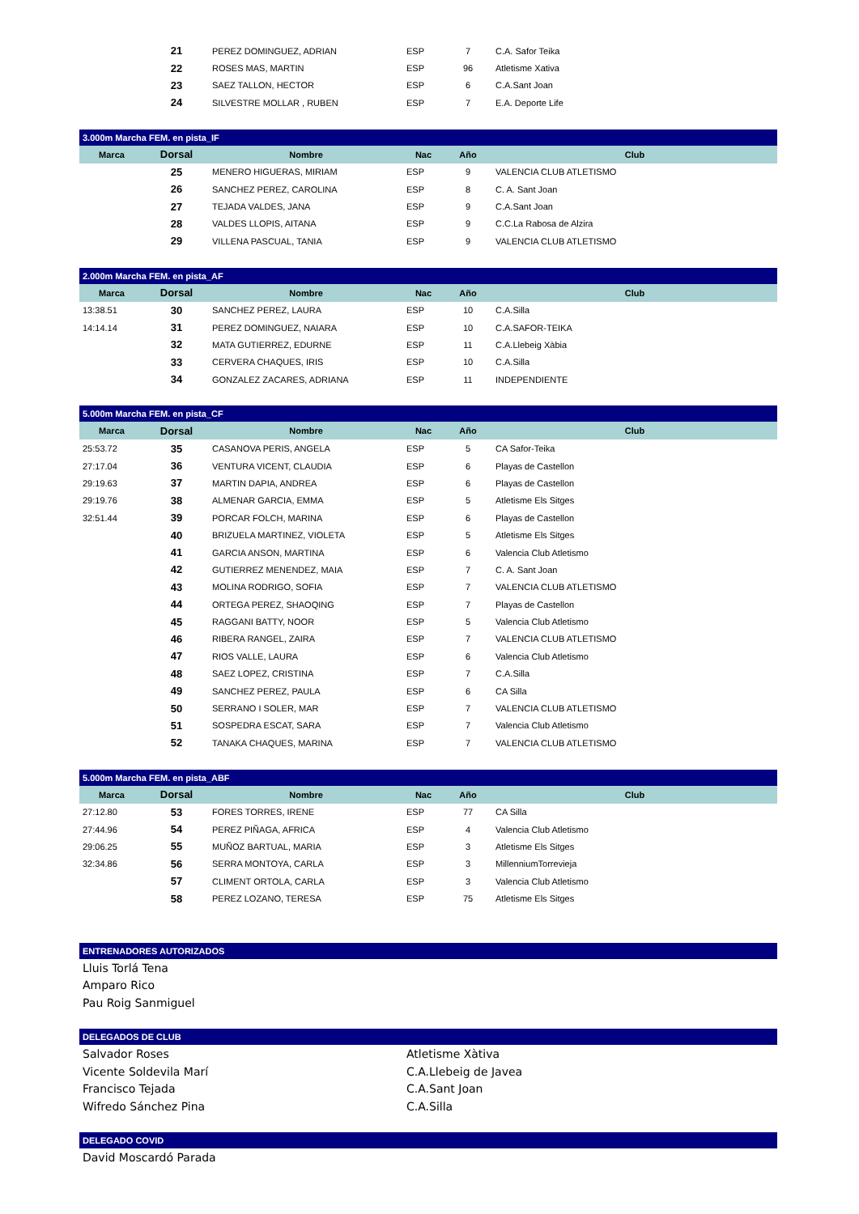| | 21 | PEREZ DOMINGUEZ, ADRIAN | ESP | 7 | C.A. Safor Teika |
| | 22 | ROSES MAS, MARTIN | ESP | 96 | Atletisme Xativa |
| | 23 | SAEZ TALLON, HECTOR | ESP | 6 | C.A.Sant Joan |
| | 24 | SILVESTRE MOLLAR , RUBEN | ESP | 7 | E.A. Deporte Life |
| 3.000m Marcha FEM. en pista_IF | | | | | |
| Marca | Dorsal | Nombre | Nac | Año | Club |
| | 25 | MENERO HIGUERAS, MIRIAM | ESP | 9 | VALENCIA CLUB ATLETISMO |
| | 26 | SANCHEZ PEREZ, CAROLINA | ESP | 8 | C. A. Sant Joan |
| | 27 | TEJADA VALDES, JANA | ESP | 9 | C.A.Sant Joan |
| | 28 | VALDES LLOPIS, AITANA | ESP | 9 | C.C.La Rabosa de Alzira |
| | 29 | VILLENA PASCUAL, TANIA | ESP | 9 | VALENCIA CLUB ATLETISMO |
| 2.000m Marcha FEM. en pista_AF | | | | | |
| Marca | Dorsal | Nombre | Nac | Año | Club |
| 13:38.51 | 30 | SANCHEZ PEREZ, LAURA | ESP | 10 | C.A.Silla |
| 14:14.14 | 31 | PEREZ DOMINGUEZ, NAIARA | ESP | 10 | C.A.SAFOR-TEIKA |
| | 32 | MATA GUTIERREZ, EDURNE | ESP | 11 | C.A.Llebeig Xàbia |
| | 33 | CERVERA CHAQUES, IRIS | ESP | 10 | C.A.Silla |
| | 34 | GONZALEZ ZACARES, ADRIANA | ESP | 11 | INDEPENDIENTE |
| 5.000m Marcha FEM. en pista_CF | | | | | |
| Marca | Dorsal | Nombre | Nac | Año | Club |
| 25:53.72 | 35 | CASANOVA PERIS, ANGELA | ESP | 5 | CA Safor-Teika |
| 27:17.04 | 36 | VENTURA VICENT, CLAUDIA | ESP | 6 | Playas de Castellon |
| 29:19.63 | 37 | MARTIN DAPIA, ANDREA | ESP | 6 | Playas de Castellon |
| 29:19.76 | 38 | ALMENAR GARCIA, EMMA | ESP | 5 | Atletisme Els Sitges |
| 32:51.44 | 39 | PORCAR FOLCH, MARINA | ESP | 6 | Playas de Castellon |
| | 40 | BRIZUELA MARTINEZ, VIOLETA | ESP | 5 | Atletisme Els Sitges |
| | 41 | GARCIA ANSON, MARTINA | ESP | 6 | Valencia Club Atletismo |
| | 42 | GUTIERREZ MENENDEZ, MAIA | ESP | 7 | C. A. Sant Joan |
| | 43 | MOLINA RODRIGO, SOFIA | ESP | 7 | VALENCIA CLUB ATLETISMO |
| | 44 | ORTEGA PEREZ, SHAOQING | ESP | 7 | Playas de Castellon |
| | 45 | RAGGANI BATTY, NOOR | ESP | 5 | Valencia Club Atletismo |
| | 46 | RIBERA RANGEL, ZAIRA | ESP | 7 | VALENCIA CLUB ATLETISMO |
| | 47 | RIOS VALLE, LAURA | ESP | 6 | Valencia Club Atletismo |
| | 48 | SAEZ LOPEZ, CRISTINA | ESP | 7 | C.A.Silla |
| | 49 | SANCHEZ PEREZ, PAULA | ESP | 6 | CA Silla |
| | 50 | SERRANO I SOLER, MAR | ESP | 7 | VALENCIA CLUB ATLETISMO |
| | 51 | SOSPEDRA ESCAT, SARA | ESP | 7 | Valencia Club Atletismo |
| | 52 | TANAKA CHAQUES, MARINA | ESP | 7 | VALENCIA CLUB ATLETISMO |
| 5.000m Marcha FEM. en pista_ABF | | | | | |
| Marca | Dorsal | Nombre | Nac | Año | Club |
| 27:12.80 | 53 | FORES TORRES, IRENE | ESP | 77 | CA Silla |
| 27:44.96 | 54 | PEREZ PIÑAGA, AFRICA | ESP | 4 | Valencia Club Atletismo |
| 29:06.25 | 55 | MUÑOZ BARTUAL, MARIA | ESP | 3 | Atletisme Els Sitges |
| 32:34.86 | 56 | SERRA MONTOYA, CARLA | ESP | 3 | MillenniumTorrevieja |
| | 57 | CLIMENT ORTOLA, CARLA | ESP | 3 | Valencia Club Atletismo |
| | 58 | PEREZ LOZANO, TERESA | ESP | 75 | Atletisme Els Sitges |
| ENTRENADORES AUTORIZADOS | | | | | |
| Lluis Torlá Tena | | | | | |
| Amparo Rico | | | | | |
| Pau Roig Sanmiguel | | | | | |
| DELEGADOS DE CLUB | | | | | |
| Salvador Roses | | | Atletisme Xàtiva | | |
| Vicente Soldevila Marí | | | C.A.Llebeig de Javea | | |
| Francisco Tejada | | | C.A.Sant Joan | | |
| Wifredo Sánchez Pina | | | C.A.Silla | | |
| DELEGADO COVID | | | | | |
| David Moscardó Parada | | | | | |